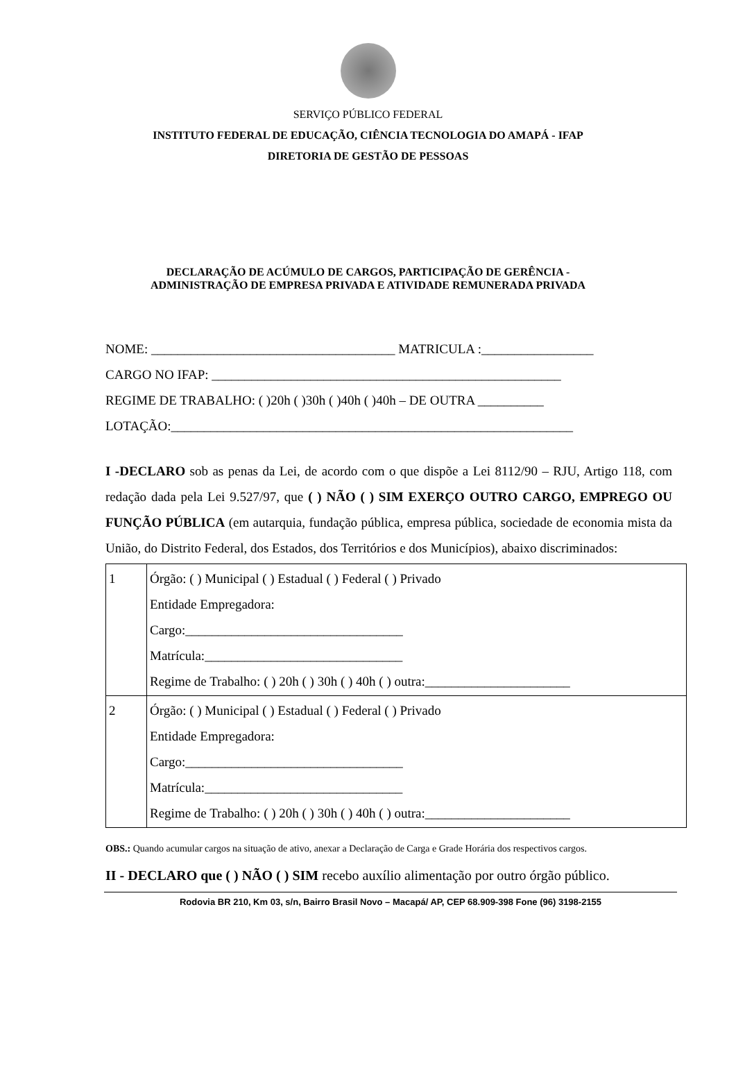SERVIÇO PÚBLICO FEDERAL
INSTITUTO FEDERAL DE EDUCAÇÃO, CIÊNCIA TECNOLOGIA DO AMAPÁ - IFAP
DIRETORIA DE GESTÃO DE PESSOAS
DECLARAÇÃO DE ACÚMULO DE CARGOS, PARTICIPAÇÃO DE GERÊNCIA -
ADMINISTRAÇÃO DE EMPRESA PRIVADA E ATIVIDADE REMUNERADA PRIVADA
NOME: _____________________________________ MATRICULA :_________________
CARGO NO IFAP: _____________________________________________________
REGIME DE TRABALHO: ( )20h ( )30h ( )40h ( )40h – DE OUTRA __________
LOTAÇÃO:_____________________________________________________________
I -DECLARO sob as penas da Lei, de acordo com o que dispõe a Lei 8112/90 – RJU, Artigo 118, com redação dada pela Lei 9.527/97, que ( ) NÃO ( ) SIM EXERÇO OUTRO CARGO, EMPREGO OU FUNÇÃO PÚBLICA (em autarquia, fundação pública, empresa pública, sociedade de economia mista da União, do Distrito Federal, dos Estados, dos Territórios e dos Municípios), abaixo discriminados:
| 1 | Órgão: ( ) Municipal ( ) Estadual ( ) Federal ( ) Privado Entidade Empregadora: Cargo:_________________________________ Matrícula:______________________________ Regime de Trabalho: ( ) 20h ( ) 30h ( ) 40h ( ) outra:______________________ |
| 2 | Órgão: ( ) Municipal ( ) Estadual ( ) Federal ( ) Privado Entidade Empregadora: Cargo:_________________________________ Matrícula:______________________________ Regime de Trabalho: ( ) 20h ( ) 30h ( ) 40h ( ) outra:______________________ |
OBS.: Quando acumular cargos na situação de ativo, anexar a Declaração de Carga e Grade Horária dos respectivos cargos.
II - DECLARO que ( ) NÃO ( ) SIM recebo auxílio alimentação por outro órgão público.
Rodovia BR 210, Km 03, s/n, Bairro Brasil Novo – Macapá/ AP, CEP 68.909-398 Fone (96) 3198-2155